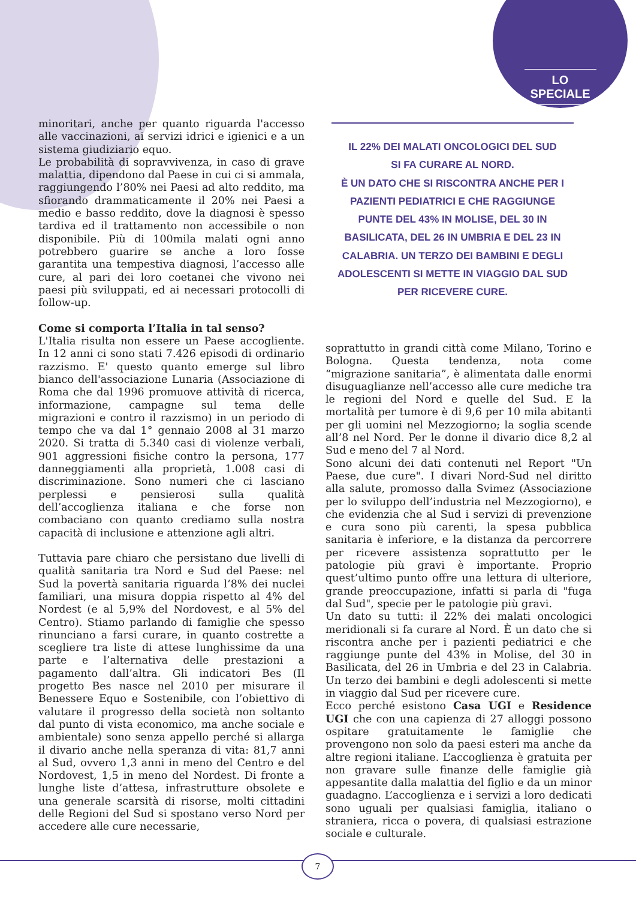LO SPECIALE
minoritari, anche per quanto riguarda l'accesso alle vaccinazioni, ai servizi idrici e igienici e a un sistema giudiziario equo.
Le probabilità di sopravvivenza, in caso di grave malattia, dipendono dal Paese in cui ci si ammala, raggiungendo l’80% nei Paesi ad alto reddito, ma sfiorando drammaticamente il 20% nei Paesi a medio e basso reddito, dove la diagnosi è spesso tardiva ed il trattamento non accessibile o non disponibile. Più di 100mila malati ogni anno potrebbero guarire se anche a loro fosse garantita una tempestiva diagnosi, l’accesso alle cure, al pari dei loro coetanei che vivono nei paesi più sviluppati, ed ai necessari protocolli di follow-up.
Come si comporta l’Italia in tal senso?
L'Italia risulta non essere un Paese accogliente. In 12 anni ci sono stati 7.426 episodi di ordinario razzismo. E' questo quanto emerge sul libro bianco dell'associazione Lunaria (Associazione di Roma che dal 1996 promuove attività di ricerca, informazione, campagne sul tema delle migrazioni e contro il razzismo) in un periodo di tempo che va dal 1° gennaio 2008 al 31 marzo 2020. Si tratta di 5.340 casi di violenze verbali, 901 aggressioni fisiche contro la persona, 177 danneggiamenti alla proprietà, 1.008 casi di discriminazione. Sono numeri che ci lasciano perplessi e pensierosi sulla qualità dell’accoglienza italiana e che forse non combaciano con quanto crediamo sulla nostra capacità di inclusione e attenzione agli altri.
Tuttavia pare chiaro che persistano due livelli di qualità sanitaria tra Nord e Sud del Paese: nel Sud la povertà sanitaria riguarda l’8% dei nuclei familiari, una misura doppia rispetto al 4% del Nordest (e al 5,9% del Nordovest, e al 5% del Centro). Stiamo parlando di famiglie che spesso rinunciano a farsi curare, in quanto costrette a scegliere tra liste di attese lunghissime da una parte e l’alternativa delle prestazioni a pagamento dall’altra. Gli indicatori Bes (Il progetto Bes nasce nel 2010 per misurare il Benessere Equo e Sostenibile, con l’obiettivo di valutare il progresso della società non soltanto dal punto di vista economico, ma anche sociale e ambientale) sono senza appello perché si allarga il divario anche nella speranza di vita: 81,7 anni al Sud, ovvero 1,3 anni in meno del Centro e del Nordovest, 1,5 in meno del Nordest. Di fronte a lunghe liste d’attesa, infrastrutture obsolete e una generale scarsità di risorse, molti cittadini delle Regioni del Sud si spostano verso Nord per accedere alle cure necessarie,
IL 22% DEI MALATI ONCOLOGICI DEL SUD
SI FA CURARE AL NORD.
È UN DATO CHE SI RISCONTRA ANCHE PER I PAZIENTI PEDIATRICI E CHE RAGGIUNGE PUNTE DEL 43% IN MOLISE, DEL 30 IN BASILICATA, DEL 26 IN UMBRIA E DEL 23 IN CALABRIA. UN TERZO DEI BAMBINI E DEGLI ADOLESCENTI SI METTE IN VIAGGIO DAL SUD PER RICEVERE CURE.
soprattutto in grandi città come Milano, Torino e Bologna. Questa tendenza, nota come “migrazione sanitaria”, è alimentata dalle enormi disuguaglianze nell’accesso alle cure mediche tra le regioni del Nord e quelle del Sud. E la mortalità per tumore è di 9,6 per 10 mila abitanti per gli uomini nel Mezzogiorno; la soglia scende all’8 nel Nord. Per le donne il divario dice 8,2 al Sud e meno del 7 al Nord.
Sono alcuni dei dati contenuti nel Report "Un Paese, due cure". I divari Nord-Sud nel diritto alla salute, promosso dalla Svimez (Associazione per lo sviluppo dell’industria nel Mezzogiorno), e che evidenzia che al Sud i servizi di prevenzione e cura sono più carenti, la spesa pubblica sanitaria è inferiore, e la distanza da percorrere per ricevere assistenza soprattutto per le patologie più gravi è importante. Proprio quest’ultimo punto offre una lettura di ulteriore, grande preoccupazione, infatti si parla di "fuga dal Sud", specie per le patologie più gravi.
Un dato su tutti: il 22% dei malati oncologici meridionali si fa curare al Nord. È un dato che si riscontra anche per i pazienti pediatrici e che raggiunge punte del 43% in Molise, del 30 in Basilicata, del 26 in Umbria e del 23 in Calabria. Un terzo dei bambini e degli adolescenti si mette in viaggio dal Sud per ricevere cure.
Ecco perché esistono Casa UGI e Residence UGI che con una capienza di 27 alloggi possono ospitare gratuitamente le famiglie che provengono non solo da paesi esteri ma anche da altre regioni italiane. L’accoglienza è gratuita per non gravare sulle finanze delle famiglie già appesantite dalla malattia del figlio e da un minor guadagno. L’accoglienza e i servizi a loro dedicati sono uguali per qualsiasi famiglia, italiano o straniera, ricca o povera, di qualsiasi estrazione sociale e culturale.
7